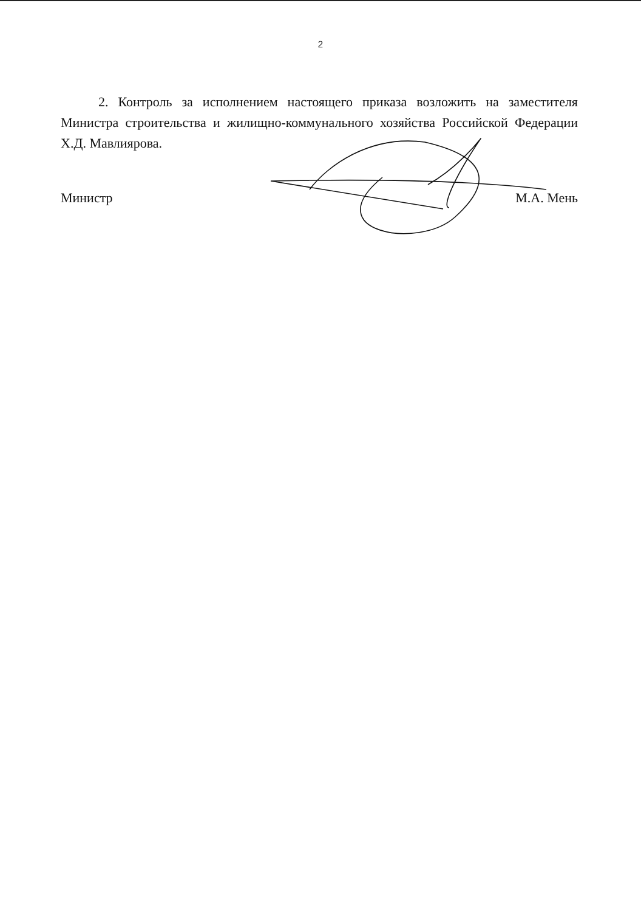2
2. Контроль за исполнением настоящего приказа возложить на заместителя Министра строительства и жилищно-коммунального хозяйства Российской Федерации Х.Д. Мавлиярова.
Министр М.А. Мень